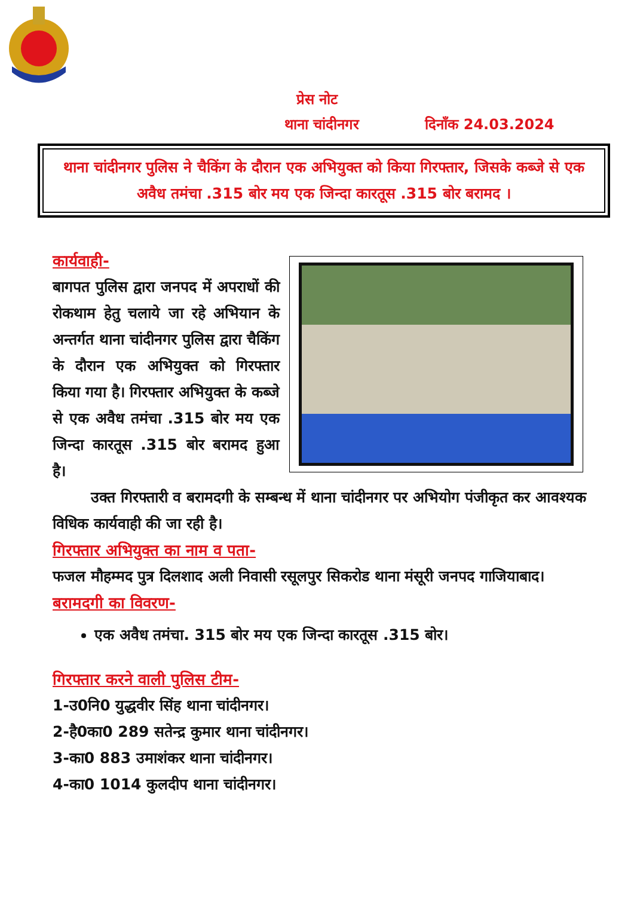प्रेस नोट
थाना चांदीनगर दिनाँक 24.03.2024
थाना चांदीनगर पुलिस ने चैकिंग के दौरान एक अभियुक्त को किया गिरफ्तार, जिसके कब्जे से एक अवैध तमंचा .315 बोर मय एक जिन्दा कारतूस .315 बोर बरामद ।
कार्यवाही-
बागपत पुलिस द्वारा जनपद में अपराधों की रोकथाम हेतु चलाये जा रहे अभियान के अन्तर्गत थाना चांदीनगर पुलिस द्वारा चैकिंग के दौरान एक अभियुक्त को गिरफ्तार किया गया है। गिरफ्तार अभियुक्त के कब्जे से एक अवैध तमंचा .315 बोर मय एक जिन्दा कारतूस .315 बोर बरामद हुआ है।
उक्त गिरफ्तारी व बरामदगी के सम्बन्ध में थाना चांदीनगर पर अभियोग पंजीकृत कर आवश्यक विधिक कार्यवाही की जा रही है।
गिरफ्तार अभियुक्त का नाम व पता-
फजल मौहम्मद पुत्र दिलशाद अली निवासी रसूलपुर सिकरोड थाना मंसूरी जनपद गाजियाबाद।
बरामदगी का विवरण-
एक अवैध तमंचा. 315 बोर मय एक जिन्दा कारतूस .315 बोर।
गिरफ्तार करने वाली पुलिस टीम-
1-उ0नि0 युद्धवीर सिंह थाना चांदीनगर।
2-है0का0 289 सतेन्द्र कुमार थाना चांदीनगर।
3-का0 883 उमाशंकर थाना चांदीनगर।
4-का0 1014 कुलदीप थाना चांदीनगर।